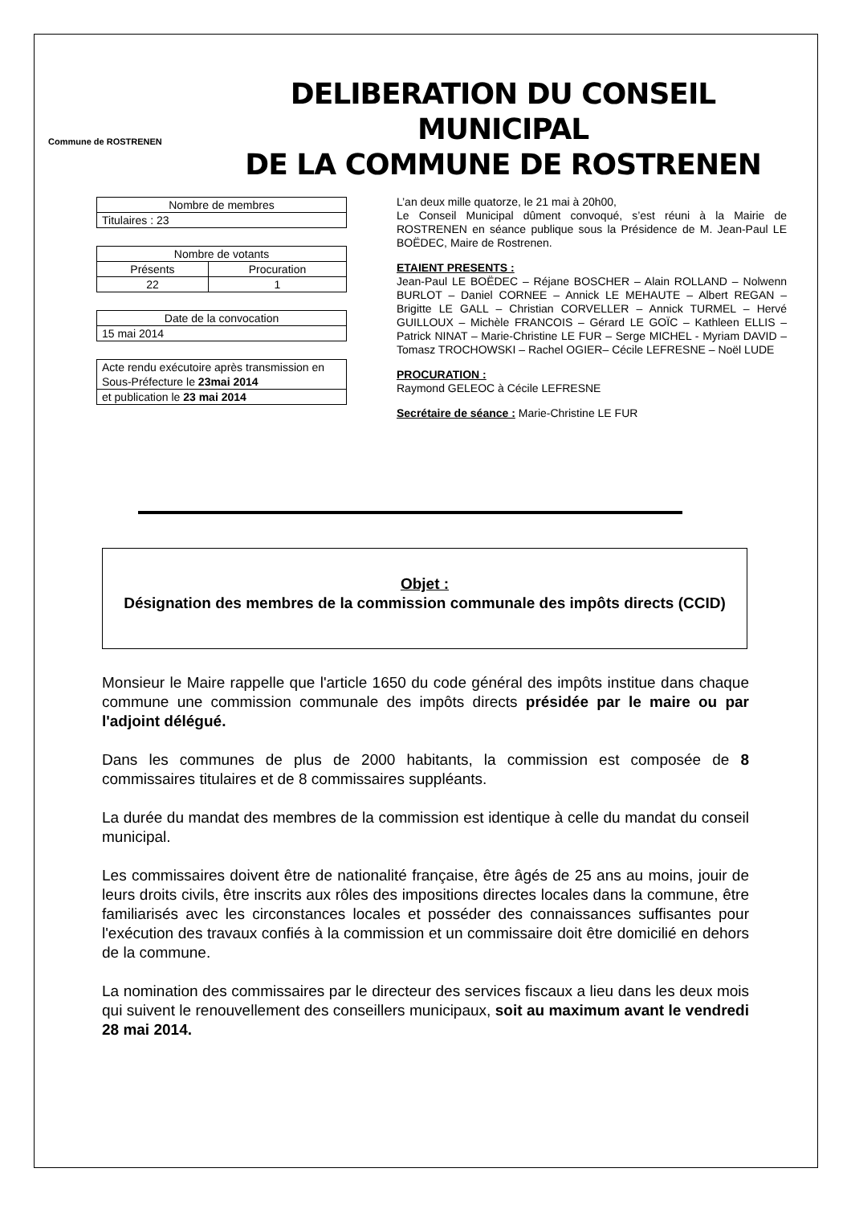Commune de ROSTRENEN
DELIBERATION DU CONSEIL MUNICIPAL
DE LA COMMUNE DE ROSTRENEN
| Nombre de membres |
| Titulaires : 23 |
| Nombre de votants | |
| Présents | Procuration |
| 22 | 1 |
| Date de la convocation |
| 15 mai 2014 |
| Acte rendu exécutoire après transmission en Sous-Préfecture le 23mai 2014 |
| et publication le 23 mai 2014 |
L’an deux mille quatorze, le 21 mai à 20h00,
Le Conseil Municipal dûment convoqué, s’est réuni à la Mairie de ROSTRENEN en séance publique sous la Présidence de M. Jean-Paul LE BOËDEC, Maire de Rostrenen.
ETAIENT PRESENTS :
Jean-Paul LE BOËDEC – Réjane BOSCHER – Alain ROLLAND – Nolwenn BURLOT – Daniel CORNEE – Annick LE MEHAUTE – Albert REGAN – Brigitte LE GALL – Christian CORVELLER – Annick TURMEL – Hervé GUILLOUX – Michèle FRANCOIS – Gérard LE GOÏC – Kathleen ELLIS – Patrick NINAT – Marie-Christine LE FUR – Serge MICHEL - Myriam DAVID – Tomasz TROCHOWSKI – Rachel OGIER– Cécile LEFRESNE – Noël LUDE
PROCURATION :
Raymond GELEOC à Cécile LEFRESNE
Secrétaire de séance : Marie-Christine LE FUR
Objet :
Désignation des membres de la commission communale des impôts directs (CCID)
Monsieur le Maire rappelle que l'article 1650 du code général des impôts institue dans chaque commune une commission communale des impôts directs présidée par le maire ou par l'adjoint délégué.
Dans les communes de plus de 2000 habitants, la commission est composée de 8 commissaires titulaires et de 8 commissaires suppléants.
La durée du mandat des membres de la commission est identique à celle du mandat du conseil municipal.
Les commissaires doivent être de nationalité française, être âgés de 25 ans au moins, jouir de leurs droits civils, être inscrits aux rôles des impositions directes locales dans la commune, être familiarisés avec les circonstances locales et posséder des connaissances suffisantes pour l'exécution des travaux confiés à la commission et un commissaire doit être domicilié en dehors de la commune.
La nomination des commissaires par le directeur des services fiscaux a lieu dans les deux mois qui suivent le renouvellement des conseillers municipaux, soit au maximum avant le vendredi 28 mai 2014.